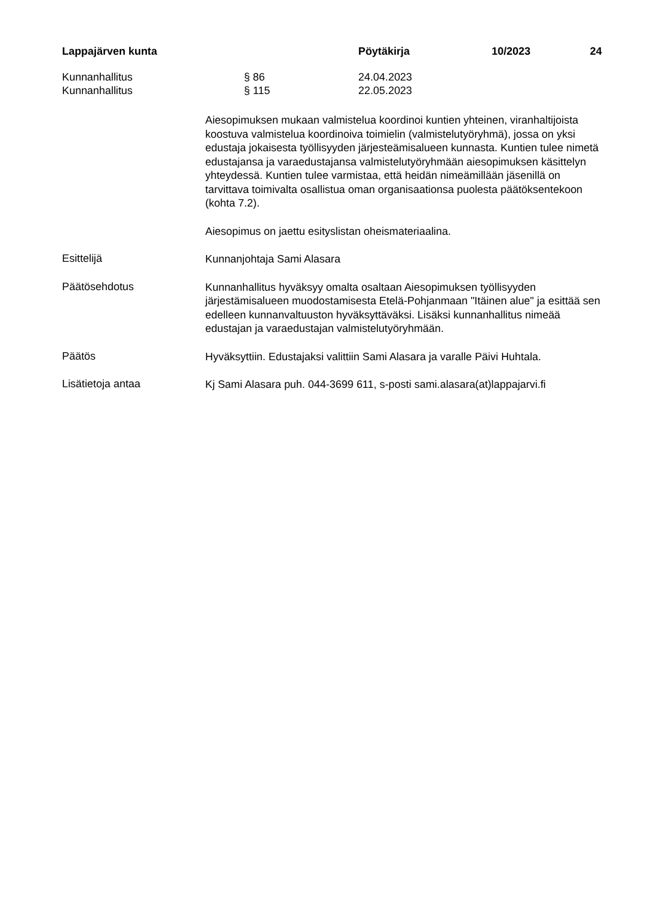Lappajärven kunta Pöytäkirja 10/2023 24
Kunnanhallitus § 86 24.04.2023
Kunnanhallitus § 115 22.05.2023
Aiesopimuksen mukaan valmistelua koordinoi kuntien yhteinen, viranhaltijoista koostuva valmistelua koordinoiva toimielin (valmistelutyöryhmä), jossa on yksi edustaja jokaisesta työllisyyden järjesteämisalueen kunnasta. Kuntien tulee nimetä edustajansa ja varaedustajansa valmistelutyöryhmään aiesopimuksen käsittelyn yhteydessä. Kuntien tulee varmistaa, että heidän nimeämillään jäsenillä on tarvittava toimivalta osallistua oman organisaationsa puolesta päätöksentekoon (kohta 7.2).
Aiesopimus on jaettu esityslistan oheismateriaalina.
Esittelijä
Kunnanjohtaja Sami Alasara
Päätösehdotus
Kunnanhallitus hyväksyy omalta osaltaan Aiesopimuksen työllisyyden järjestämisalueen muodostamisesta Etelä-Pohjanmaan "Itäinen alue" ja esittää sen edelleen kunnanvaltuuston hyväksyttäväksi. Lisäksi kunnanhallitus nimeää edustajan ja varaedustajan valmistelutyöryhmään.
Päätös
Hyväksyttiin. Edustajaksi valittiin Sami Alasara ja varalle Päivi Huhtala.
Lisätietoja antaa
Kj Sami Alasara puh. 044-3699 611, s-posti sami.alasara(at)lappajarvi.fi